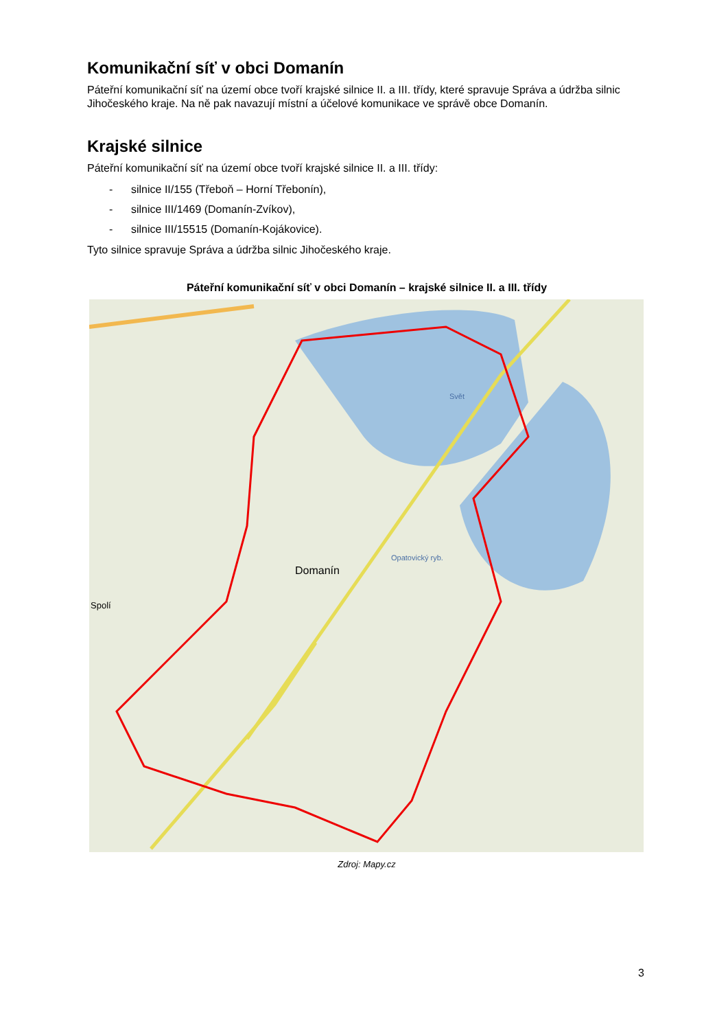Komunikační síť v obci Domanín
Páteřní komunikační síť na území obce tvoří krajské silnice II. a III. třídy, které spravuje Správa a údržba silnic Jihočeského kraje. Na ně pak navazují místní a účelové komunikace ve správě obce Domanín.
Krajské silnice
Páteřní komunikační síť na území obce tvoří krajské silnice II. a III. třídy:
- silnice II/155 (Třeboň – Horní Třebonín),
- silnice III/1469 (Domanín-Zvíkov),
- silnice III/15515 (Domanín-Kojákovice).
Tyto silnice spravuje Správa a údržba silnic Jihočeského kraje.
Páteřní komunikační síť v obci Domanín – krajské silnice II. a III. třídy
Domanín
Spolí
Opatovický ryb.
Svět
Zdroj: Mapy.cz
3